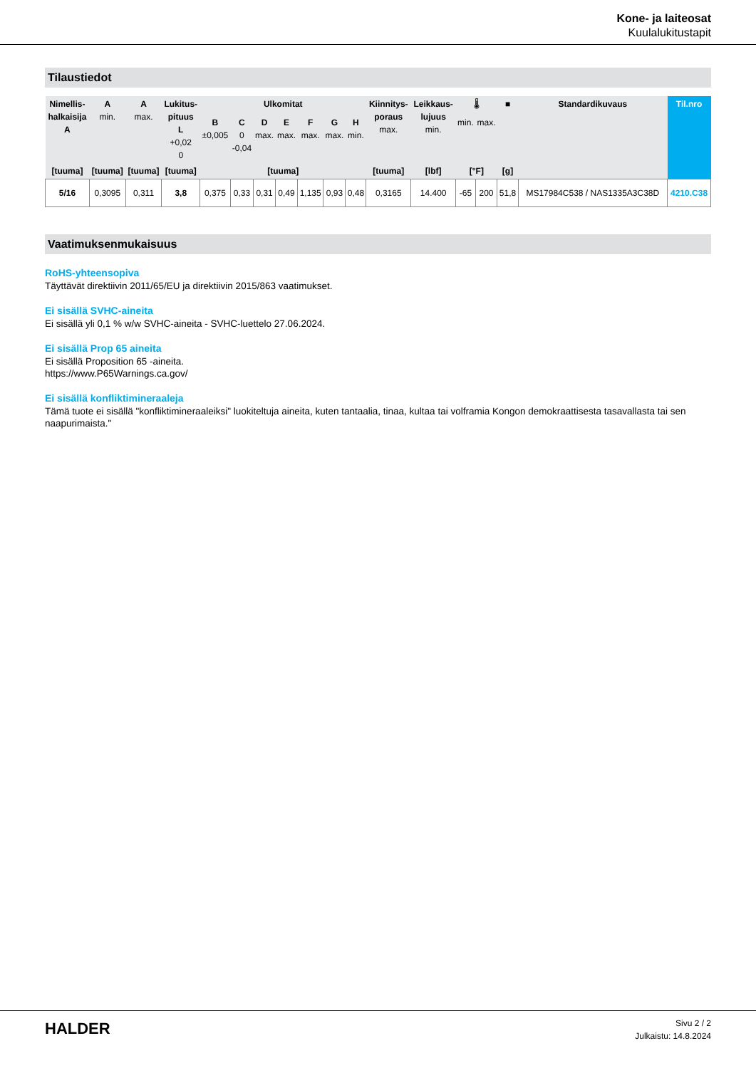Kone- ja laiteosat
Kuulalukitustapit
Tilaustiedot
| Nimellis- halkaisija A | A min. | A max. | Lukitus- pituus L +0,02 0 | Ulkomitat | | | | | | | Kiinnitys- poraus max. | Leikkaus- lujuus min. | 🌡 | | ■ | Standardikuvaus | Til.nro |
| --- | --- | --- | --- | --- | --- | --- | --- | --- | --- | --- | --- | --- | --- | --- | --- | --- | --- |
| | | | | B ±0,005 | C 0 -0,04 | D max. | E max. | F max. | G max. | H min. | | | min. | max. | | | |
| [tuuma] | [tuuma] | [tuuma] | [tuuma] | [tuuma] | | | | | | | [tuuma] | [lbf] | [°F] | | [g] | | |
| 5/16 | 0,3095 | 0,311 | 3,8 | 0,375 | 0,33 | 0,31 | 0,49 | 1,135 | 0,93 | 0,48 | 0,3165 | 14.400 | -65 | 200 | 51,8 | MS17984C538 / NAS1335A3C38D | 4210.C38 |
Vaatimuksenmukaisuus
RoHS-yhteensopiva
Täyttävät direktiivin 2011/65/EU ja direktiivin 2015/863 vaatimukset.
Ei sisällä SVHC-aineita
Ei sisällä yli 0,1 % w/w SVHC-aineita - SVHC-luettelo 27.06.2024.
Ei sisällä Prop 65 aineita
Ei sisällä Proposition 65 -aineita.
https://www.P65Warnings.ca.gov/
Ei sisällä konfliktimineraaleja
Tämä tuote ei sisällä "konfliktimineraaleiksi" luokiteltuja aineita, kuten tantaalia, tinaa, kultaa tai volframia Kongon demokraattisesta tasavallasta tai sen naapurimaista."
HALDER
Sivu 2 / 2
Julkaistu: 14.8.2024